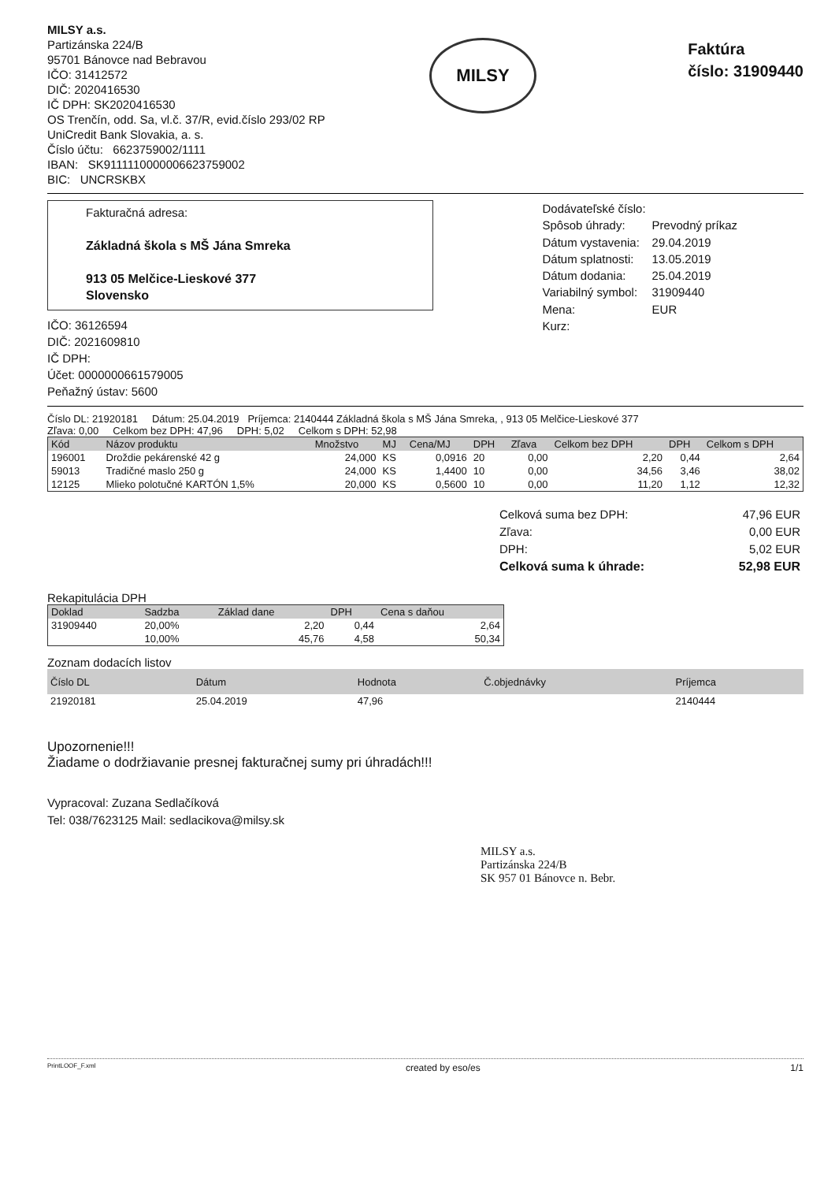MILSY a.s.
Partizánska 224/B
95701 Bánovce nad Bebravou
IČO: 31412572
DIČ: 2020416530
IČ DPH: SK2020416530
OS Trenčín, odd. Sa, vl.č. 37/R, evid.číslo 293/02 RP
UniCredit Bank Slovakia, a. s.
Číslo účtu: 6623759002/1111
IBAN: SK9111110000006623759002
BIC: UNCRSKBX
MILSY
Faktúra
číslo: 31909440
Fakturačná adresa:
Základná škola s MŠ Jána Smreka
913 05 Melčice-Lieskové 377
Slovensko
IČO: 36126594
DIČ: 2021609810
IČ DPH:
Účet: 0000000661579005
Peňažný ústav: 5600
| Dodávateľské číslo: | |
| Spôsob úhrady: | Prevodný príkaz |
| Dátum vystavenia: | 29.04.2019 |
| Dátum splatnosti: | 13.05.2019 |
| Dátum dodania: | 25.04.2019 |
| Variabilný symbol: | 31909440 |
| Mena: | EUR |
| Kurz: | |
Číslo DL: 21920181 Dátum: 25.04.2019 Príjemca: 2140444 Základná škola s MŠ Jána Smreka, , 913 05 Melčice-Lieskové 377
Zľava: 0,00 Celkom bez DPH: 47,96 DPH: 5,02 Celkom s DPH: 52,98
| Kód | Názov produktu | Množstvo | MJ | Cena/MJ | DPH | Zľava | Celkom bez DPH | DPH | Celkom s DPH |
| --- | --- | --- | --- | --- | --- | --- | --- | --- | --- |
| 196001 | Droždie pekárenské 42 g | 24,000 | KS | 0,0916 | 20 | 0,00 | 2,20 | 0,44 | 2,64 |
| 59013 | Tradičné maslo 250 g | 24,000 | KS | 1,4400 | 10 | 0,00 | 34,56 | 3,46 | 38,02 |
| 12125 | Mlieko polotučné KARTÓN 1,5% | 20,000 | KS | 0,5600 | 10 | 0,00 | 11,20 | 1,12 | 12,32 |
| Celková suma bez DPH: | 47,96 EUR |
| Zľava: | 0,00 EUR |
| DPH: | 5,02 EUR |
| Celková suma k úhrade: | 52,98 EUR |
Rekapitulácia DPH
| Doklad | Sadzba | Základ dane | DPH | Cena s daňou |
| --- | --- | --- | --- | --- |
| 31909440 | 20,00% | 2,20 | 0,44 | 2,64 |
| | 10,00% | 45,76 | 4,58 | 50,34 |
Zoznam dodacích listov
| Číslo DL | Dátum | Hodnota | Č.objednávky | Príjemca |
| --- | --- | --- | --- | --- |
| 21920181 | 25.04.2019 | 47,96 | | 2140444 |
Upozornenie!!!
Žiadame o dodržiavanie presnej fakturačnej sumy pri úhradách!!!
Vypracoval: Zuzana Sedlačíková
Tel: 038/7623125 Mail: sedlacikova@milsy.sk
MILSY a.s.
Partizánska 224/B
SK 957 01 Bánovce n. Bebr.
PrintLOOF_F.xml created by eso/es 1/1